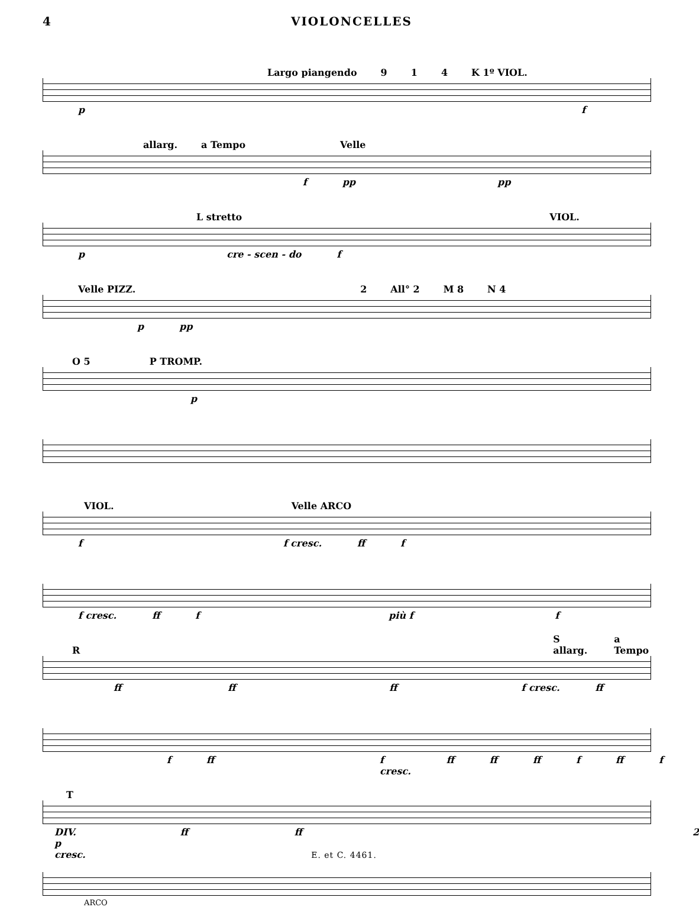4 VIOLONCELLES
Largo piangendo 9 1 4 K 1º VIOL.
p f
allarg. a Tempo Velle
f pp pp
L stretto VIOL.
p cre - scen - do f
Velle PIZZ. 2 All° 2 M 8 N 4
p pp
O 5 P TROMP.
p
VIOL. Velle ARCO
f f cresc. ff f
f cresc. ff f più f f
R S allarg. a Tempo
ff ff ff f cresc. ff
f ff f cresc. ff ff ff f ff f
T
DIV. p cresc. ff ff 2
ARCO
E. et C. 4461.